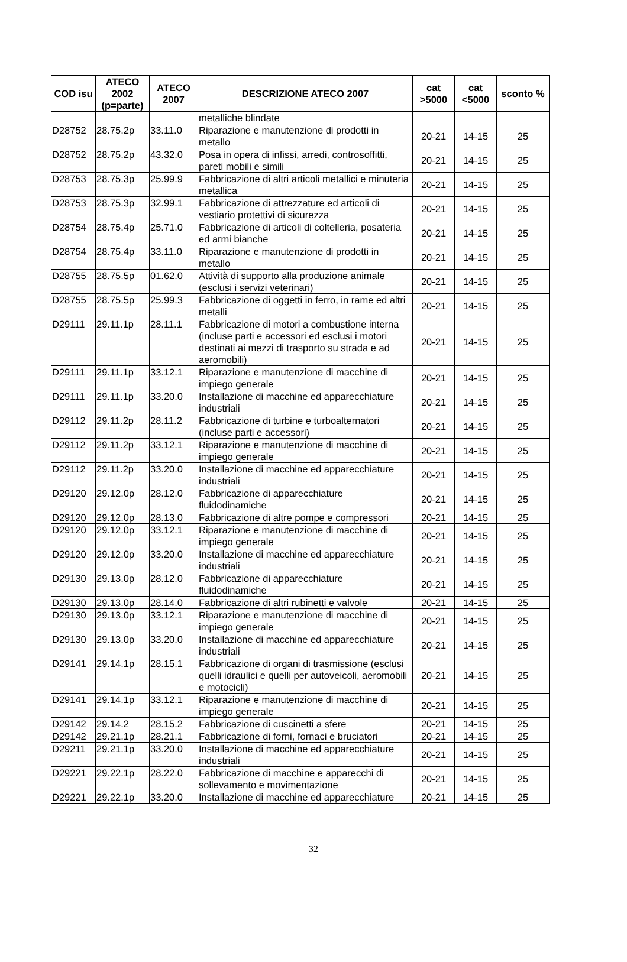| COD isu | ATECO 2002 (p=parte) | ATECO 2007 | DESCRIZIONE ATECO 2007 | cat >5000 | cat <5000 | sconto % |
| --- | --- | --- | --- | --- | --- | --- |
| | | | metalliche blindate | | | |
| D28752 | 28.75.2p | 33.11.0 | Riparazione e manutenzione di prodotti in metallo | 20-21 | 14-15 | 25 |
| D28752 | 28.75.2p | 43.32.0 | Posa in opera di infissi, arredi, controsoffitti, pareti mobili e simili | 20-21 | 14-15 | 25 |
| D28753 | 28.75.3p | 25.99.9 | Fabbricazione di altri articoli metallici e minuteria metallica | 20-21 | 14-15 | 25 |
| D28753 | 28.75.3p | 32.99.1 | Fabbricazione di attrezzature ed articoli di vestiario protettivi di sicurezza | 20-21 | 14-15 | 25 |
| D28754 | 28.75.4p | 25.71.0 | Fabbricazione di articoli di coltelleria, posateria ed armi bianche | 20-21 | 14-15 | 25 |
| D28754 | 28.75.4p | 33.11.0 | Riparazione e manutenzione di prodotti in metallo | 20-21 | 14-15 | 25 |
| D28755 | 28.75.5p | 01.62.0 | Attività di supporto alla produzione animale (esclusi i servizi veterinari) | 20-21 | 14-15 | 25 |
| D28755 | 28.75.5p | 25.99.3 | Fabbricazione di oggetti in ferro, in rame ed altri metalli | 20-21 | 14-15 | 25 |
| D29111 | 29.11.1p | 28.11.1 | Fabbricazione di motori a combustione interna (incluse parti e accessori ed esclusi i motori destinati ai mezzi di trasporto su strada e ad aeromobili) | 20-21 | 14-15 | 25 |
| D29111 | 29.11.1p | 33.12.1 | Riparazione e manutenzione di macchine di impiego generale | 20-21 | 14-15 | 25 |
| D29111 | 29.11.1p | 33.20.0 | Installazione di macchine ed apparecchiature industriali | 20-21 | 14-15 | 25 |
| D29112 | 29.11.2p | 28.11.2 | Fabbricazione di turbine e turboalternatori (incluse parti e accessori) | 20-21 | 14-15 | 25 |
| D29112 | 29.11.2p | 33.12.1 | Riparazione e manutenzione di macchine di impiego generale | 20-21 | 14-15 | 25 |
| D29112 | 29.11.2p | 33.20.0 | Installazione di macchine ed apparecchiature industriali | 20-21 | 14-15 | 25 |
| D29120 | 29.12.0p | 28.12.0 | Fabbricazione di apparecchiature fluidodinamiche | 20-21 | 14-15 | 25 |
| D29120 | 29.12.0p | 28.13.0 | Fabbricazione di altre pompe e compressori | 20-21 | 14-15 | 25 |
| D29120 | 29.12.0p | 33.12.1 | Riparazione e manutenzione di macchine di impiego generale | 20-21 | 14-15 | 25 |
| D29120 | 29.12.0p | 33.20.0 | Installazione di macchine ed apparecchiature industriali | 20-21 | 14-15 | 25 |
| D29130 | 29.13.0p | 28.12.0 | Fabbricazione di apparecchiature fluidodinamiche | 20-21 | 14-15 | 25 |
| D29130 | 29.13.0p | 28.14.0 | Fabbricazione di altri rubinetti e valvole | 20-21 | 14-15 | 25 |
| D29130 | 29.13.0p | 33.12.1 | Riparazione e manutenzione di macchine di impiego generale | 20-21 | 14-15 | 25 |
| D29130 | 29.13.0p | 33.20.0 | Installazione di macchine ed apparecchiature industriali | 20-21 | 14-15 | 25 |
| D29141 | 29.14.1p | 28.15.1 | Fabbricazione di organi di trasmissione (esclusi quelli idraulici e quelli per autoveicoli, aeromobili e motocicli) | 20-21 | 14-15 | 25 |
| D29141 | 29.14.1p | 33.12.1 | Riparazione e manutenzione di macchine di impiego generale | 20-21 | 14-15 | 25 |
| D29142 | 29.14.2 | 28.15.2 | Fabbricazione di cuscinetti a sfere | 20-21 | 14-15 | 25 |
| D29142 | 29.21.1p | 28.21.1 | Fabbricazione di forni, fornaci e bruciatori | 20-21 | 14-15 | 25 |
| D29211 | 29.21.1p | 33.20.0 | Installazione di macchine ed apparecchiature industriali | 20-21 | 14-15 | 25 |
| D29221 | 29.22.1p | 28.22.0 | Fabbricazione di macchine e apparecchi di sollevamento e movimentazione | 20-21 | 14-15 | 25 |
| D29221 | 29.22.1p | 33.20.0 | Installazione di macchine ed apparecchiature | 20-21 | 14-15 | 25 |
32